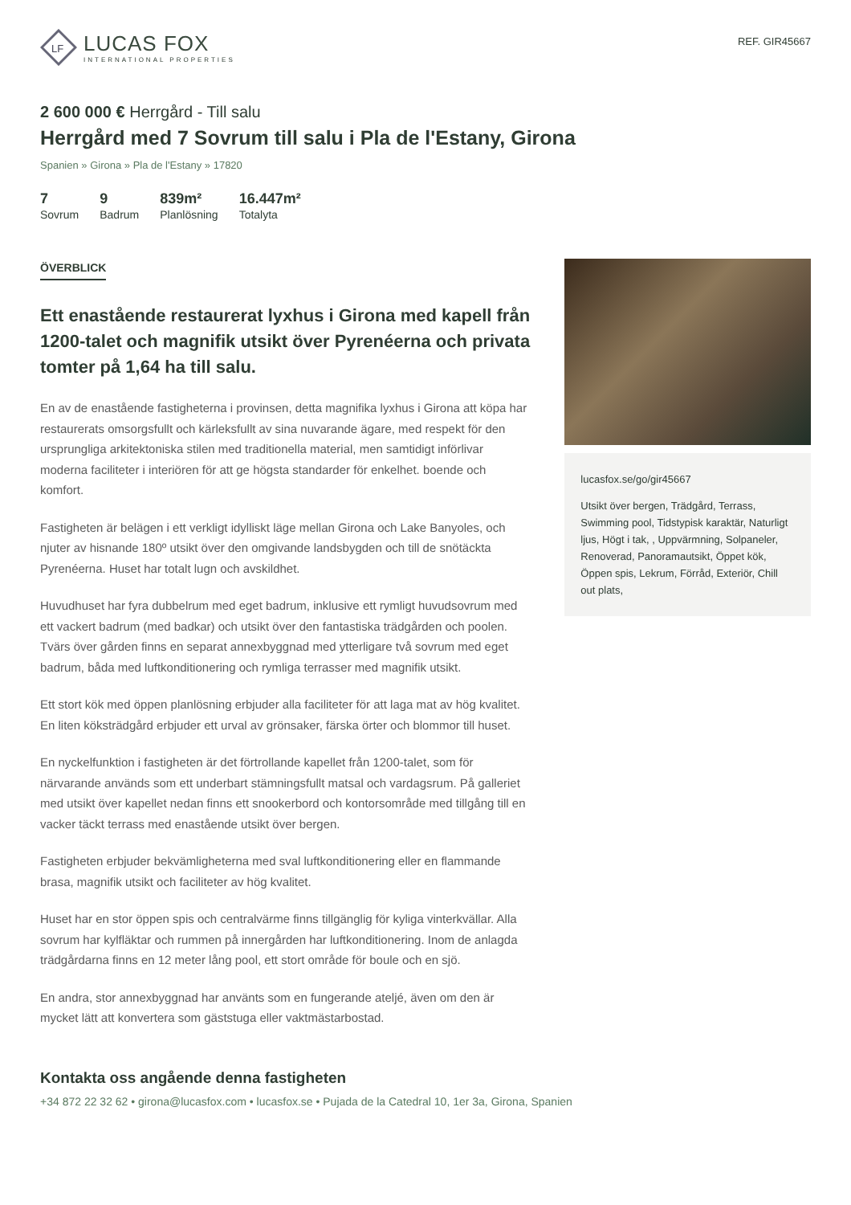LF
LUCAS FOX
INTERNATIONAL PROPERTIES
REF. GIR45667
2 600 000 € Herrgård - Till salu
Herrgård med 7 Sovrum till salu i Pla de l'Estany, Girona
Spanien » Girona » Pla de l'Estany » 17820
7
Sovrum
9
Badrum
839m²
Planlösning
16.447m²
Totalyta
ÖVERBLICK
Ett enastående restaurerat lyxhus i Girona med kapell från 1200-talet och magnifik utsikt över Pyrenéerna och privata tomter på 1,64 ha till salu.
En av de enastående fastigheterna i provinsen, detta magnifika lyxhus i Girona att köpa har restaurerats omsorgsfullt och kärleksfullt av sina nuvarande ägare, med respekt för den ursprungliga arkitektoniska stilen med traditionella material, men samtidigt införlivar moderna faciliteter i interiören för att ge högsta standarder för enkelhet. boende och komfort.
Fastigheten är belägen i ett verkligt idylliskt läge mellan Girona och Lake Banyoles, och njuter av hisnande 180º utsikt över den omgivande landsbygden och till de snötäckta Pyrenéerna. Huset har totalt lugn och avskildhet.
Huvudhuset har fyra dubbelrum med eget badrum, inklusive ett rymligt huvudsovrum med ett vackert badrum (med badkar) och utsikt över den fantastiska trädgården och poolen. Tvärs över gården finns en separat annexbyggnad med ytterligare två sovrum med eget badrum, båda med luftkonditionering och rymliga terrasser med magnifik utsikt.
Ett stort kök med öppen planlösning erbjuder alla faciliteter för att laga mat av hög kvalitet. En liten köksträdgård erbjuder ett urval av grönsaker, färska örter och blommor till huset.
En nyckelfunktion i fastigheten är det förtrollande kapellet från 1200-talet, som för närvarande används som ett underbart stämningsfullt matsal och vardagsrum. På galleriet med utsikt över kapellet nedan finns ett snookerbord och kontorsområde med tillgång till en vacker täckt terrass med enastående utsikt över bergen.
Fastigheten erbjuder bekvämligheterna med sval luftkonditionering eller en flammande brasa, magnifik utsikt och faciliteter av hög kvalitet.
Huset har en stor öppen spis och centralvärme finns tillgänglig för kyliga vinterkvällar. Alla sovrum har kylfläktar och rummen på innergården har luftkonditionering. Inom de anlagda trädgårdarna finns en 12 meter lång pool, ett stort område för boule och en sjö.
En andra, stor annexbyggnad har använts som en fungerande ateljé, även om den är mycket lätt att konvertera som gäststuga eller vaktmästarbostad.
lucasfox.se/go/gir45667
Utsikt över bergen, Trädgård, Terrass, Swimming pool, Tidstypisk karaktär, Naturligt ljus, Högt i tak, , Uppvärmning, Solpaneler, Renoverad, Panoramautsikt, Öppet kök, Öppen spis, Lekrum, Förråd, Exteriör, Chill out plats,
Kontakta oss angående denna fastigheten
+34 872 22 32 62 • girona@lucasfox.com • lucasfox.se • Pujada de la Catedral 10, 1er 3a, Girona, Spanien